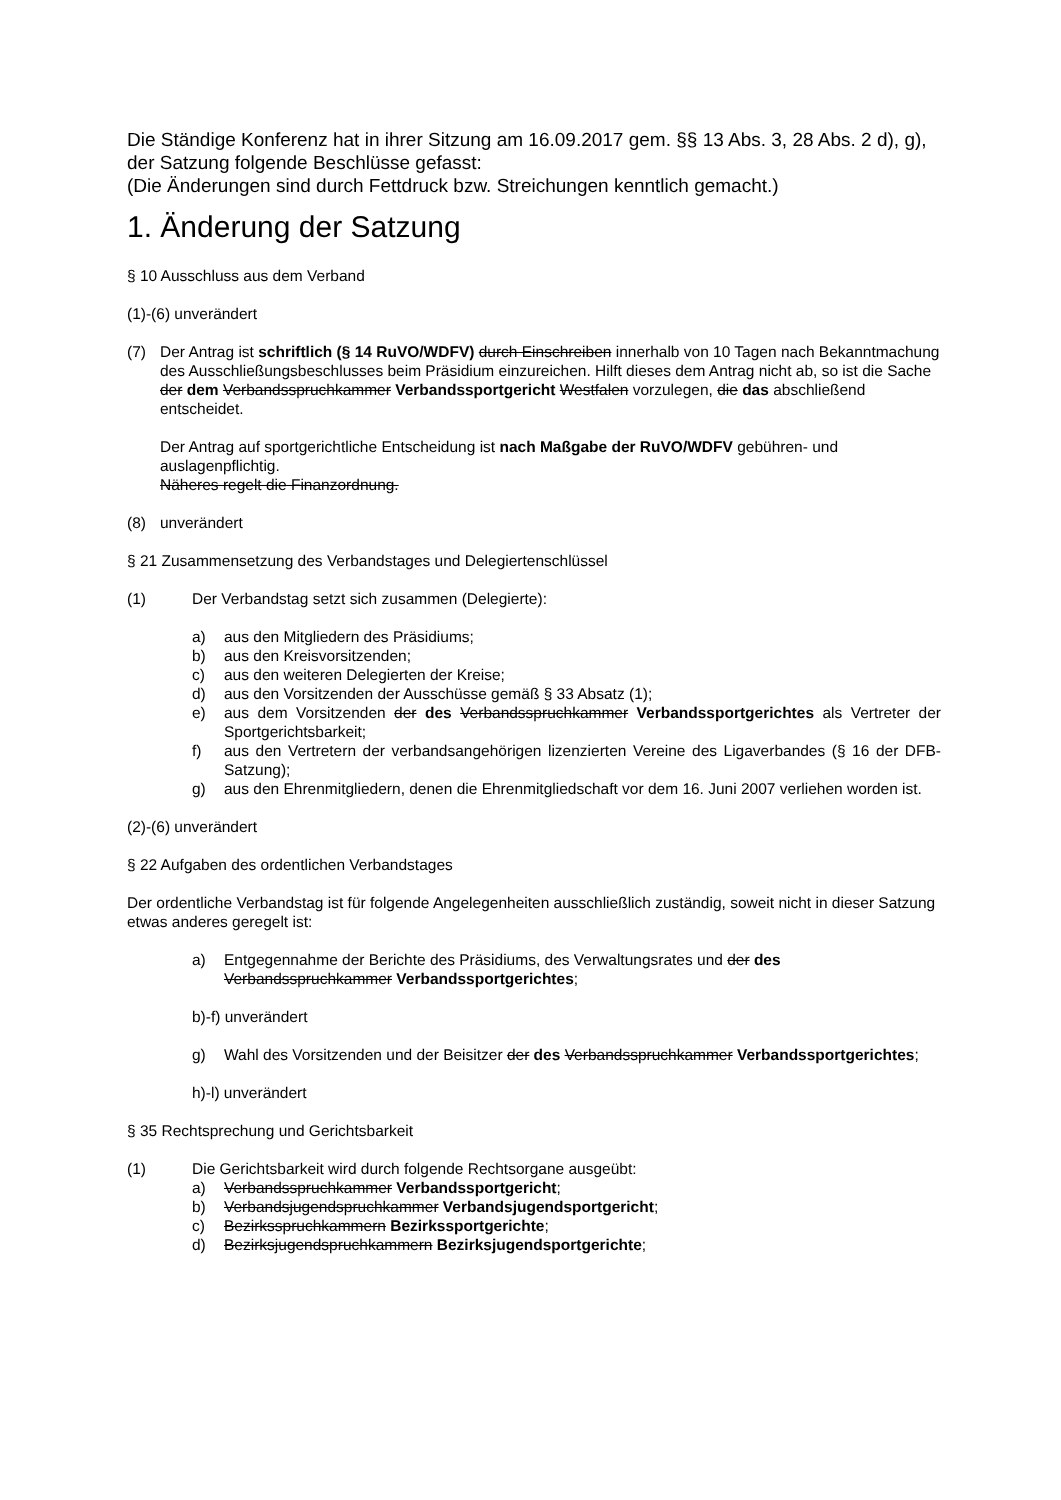Die Ständige Konferenz hat in ihrer Sitzung am 16.09.2017 gem. §§ 13 Abs. 3, 28 Abs. 2 d), g), der Satzung folgende Beschlüsse gefasst:
(Die Änderungen sind durch Fettdruck bzw. Streichungen kenntlich gemacht.)
1. Änderung der Satzung
§ 10 Ausschluss aus dem Verband
(1)-(6) unverändert
(7) Der Antrag ist schriftlich (§ 14 RuVO/WDFV) durch Einschreiben innerhalb von 10 Tagen nach Bekanntmachung des Ausschließungsbeschlusses beim Präsidium einzureichen. Hilft dieses dem Antrag nicht ab, so ist die Sache der dem Verbandsspruchkammer Verbandssportgericht Westfalen vorzulegen, die das abschließend entscheidet.
Der Antrag auf sportgerichtliche Entscheidung ist nach Maßgabe der RuVO/WDFV gebühren- und auslagenpflichtig.
Näheres regelt die Finanzordnung.
(8) unverändert
§ 21 Zusammensetzung des Verbandstages und Delegiertenschlüssel
(1) Der Verbandstag setzt sich zusammen (Delegierte):
a) aus den Mitgliedern des Präsidiums;
b) aus den Kreisvorsitzenden;
c) aus den weiteren Delegierten der Kreise;
d) aus den Vorsitzenden der Ausschüsse gemäß § 33 Absatz (1);
e) aus dem Vorsitzenden der des Verbandsspruchkammer Verbandssportgerichtes als Vertreter der Sportgerichtsbarkeit;
f) aus den Vertretern der verbandsangehörigen lizenzierten Vereine des Ligaverbandes (§ 16 der DFB-Satzung);
g) aus den Ehrenmitgliedern, denen die Ehrenmitgliedschaft vor dem 16. Juni 2007 verliehen worden ist.
(2)-(6) unverändert
§ 22 Aufgaben des ordentlichen Verbandstages
Der ordentliche Verbandstag ist für folgende Angelegenheiten ausschließlich zuständig, soweit nicht in dieser Satzung etwas anderes geregelt ist:
a) Entgegennahme der Berichte des Präsidiums, des Verwaltungsrates und der des Verbandsspruchkammer Verbandssportgerichtes;
b)-f) unverändert
g) Wahl des Vorsitzenden und der Beisitzer der des Verbandsspruchkammer Verbandssportgerichtes;
h)-l) unverändert
§ 35 Rechtsprechung und Gerichtsbarkeit
(1) Die Gerichtsbarkeit wird durch folgende Rechtsorgane ausgeübt:
a) Verbandsspruchkammer Verbandssportgericht;
b) Verbandsjugendspruchkammer Verbandsjugendsportgericht;
c) Bezirksspruchkammern Bezirkssportgerichte;
d) Bezirksjugendspruchkammern Bezirksjugendsportgerichte;